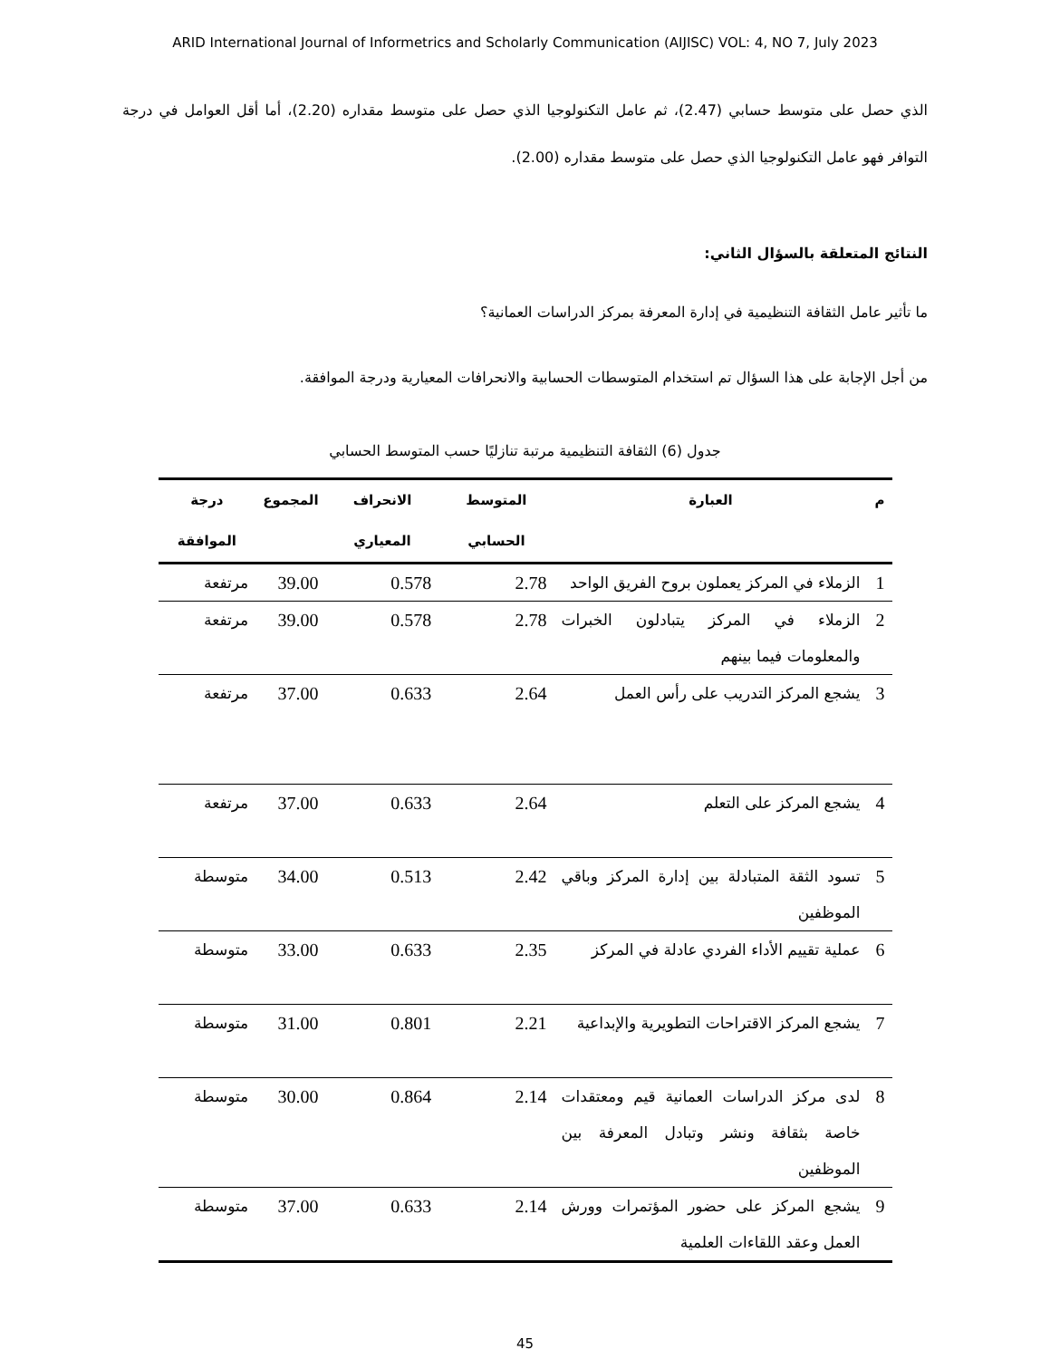ARID International Journal of Informetrics and Scholarly Communication (AIJISC) VOL: 4, NO 7, July 2023
الذي حصل على متوسط حسابي (2.47)، ثم عامل التكنولوجيا الذي حصل على متوسط مقداره (2.20)، أما أقل العوامل في درجة التوافر فهو عامل التكنولوجيا الذي حصل على متوسط مقداره (2.00).
النتائج المتعلقة بالسؤال الثاني:
ما تأثير عامل الثقافة التنظيمية في إدارة المعرفة بمركز الدراسات العمانية؟
من أجل الإجابة على هذا السؤال تم استخدام المتوسطات الحسابية والانحرافات المعيارية ودرجة الموافقة.
جدول (6) الثقافة التنظيمية مرتبة تنازليًا حسب المتوسط الحسابي
| م | العبارة | المتوسط الحسابي | الانحراف المعياري | المجموع | درجة الموافقة |
| --- | --- | --- | --- | --- | --- |
| 1 | الزملاء في المركز يعملون بروح الفريق الواحد | 2.78 | 0.578 | 39.00 | مرتفعة |
| 2 | الزملاء في المركز يتبادلون الخبرات والمعلومات فيما بينهم | 2.78 | 0.578 | 39.00 | مرتفعة |
| 3 | يشجع المركز التدريب على رأس العمل | 2.64 | 0.633 | 37.00 | مرتفعة |
| 4 | يشجع المركز على التعلم | 2.64 | 0.633 | 37.00 | مرتفعة |
| 5 | تسود الثقة المتبادلة بين إدارة المركز وباقي الموظفين | 2.42 | 0.513 | 34.00 | متوسطة |
| 6 | عملية تقييم الأداء الفردي عادلة في المركز | 2.35 | 0.633 | 33.00 | متوسطة |
| 7 | يشجع المركز الاقتراحات التطويرية والإبداعية | 2.21 | 0.801 | 31.00 | متوسطة |
| 8 | لدى مركز الدراسات العمانية قيم ومعتقدات خاصة بثقافة ونشر وتبادل المعرفة بين الموظفين | 2.14 | 0.864 | 30.00 | متوسطة |
| 9 | يشجع المركز على حضور المؤتمرات وورش العمل وعقد اللقاءات العلمية | 2.14 | 0.633 | 37.00 | متوسطة |
45